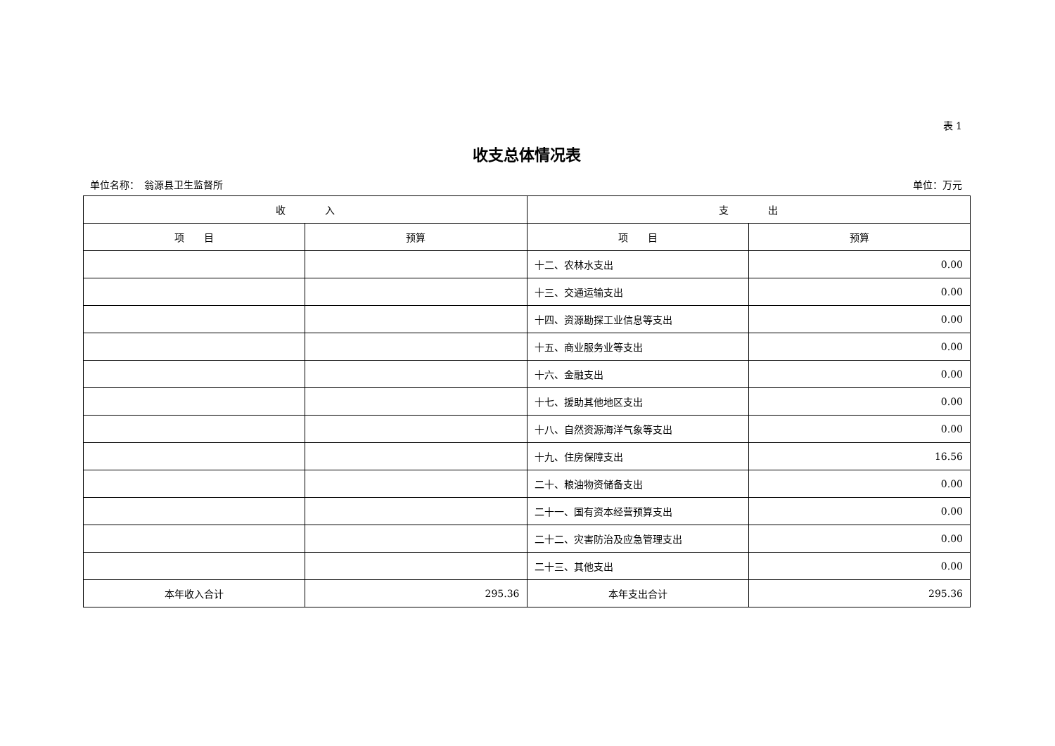表 1
收支总体情况表
单位名称：　翁源县卫生监督所 单位：万元
| 收 入 | | 支 出 | |
| --- | --- | --- | --- |
| 项 目 | 预算 | 项 目 | 预算 |
| | | 十二、农林水支出 | 0.00 |
| | | 十三、交通运输支出 | 0.00 |
| | | 十四、资源勘探工业信息等支出 | 0.00 |
| | | 十五、商业服务业等支出 | 0.00 |
| | | 十六、金融支出 | 0.00 |
| | | 十七、援助其他地区支出 | 0.00 |
| | | 十八、自然资源海洋气象等支出 | 0.00 |
| | | 十九、住房保障支出 | 16.56 |
| | | 二十、粮油物资储备支出 | 0.00 |
| | | 二十一、国有资本经营预算支出 | 0.00 |
| | | 二十二、灾害防治及应急管理支出 | 0.00 |
| | | 二十三、其他支出 | 0.00 |
| 本年收入合计 | 295.36 | 本年支出合计 | 295.36 |